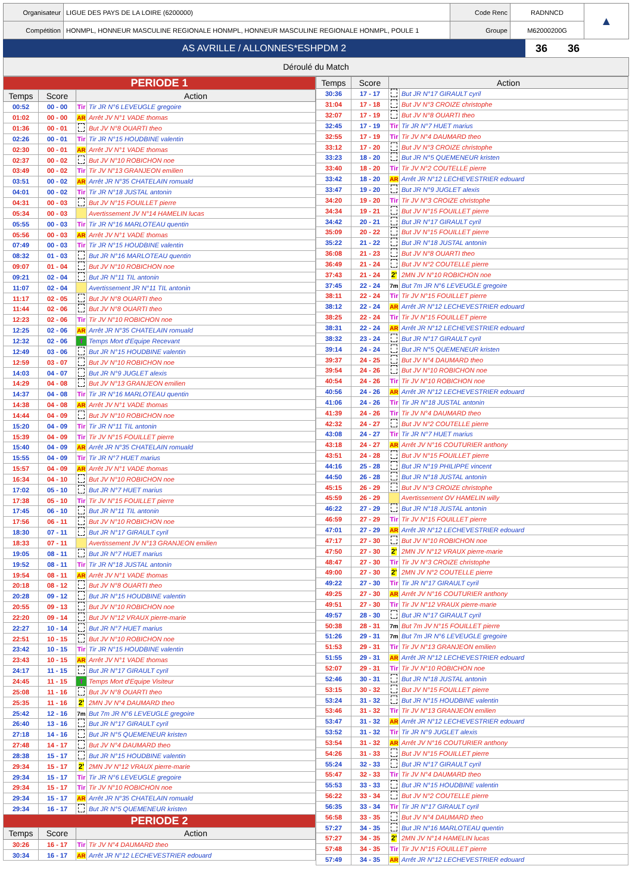| Organisateur | LIGUE DES PAYS DE LA LOIRE (6200000) | Code Renc | RADNNCD | ▲ |
| Compétition | HONMPL, HONNEUR MASCULINE REGIONALE HONMPL, HONNEUR MASCULINE REGIONALE HONMPL, POULE 1 | Groupe | M62000200G | |
| AS AVRILLE / ALLONNES*ESHPDM 2 | 36 | 36 |
Déroulé du Match
| PERIODE 1 | | | |
| Temps | Score | Action | |
| 00:52 | 00 - 00 | Tir | Tir JR N°6 LEVEUGLE gregoire |
| 01:02 | 00 - 00 | AR | Arrêt JV N°1 VADE thomas |
| 01:36 | 00 - 01 | | But JV N°8 OUARTI theo |
| 02:26 | 00 - 01 | Tir | Tir JR N°15 HOUDBINE valentin |
| 02:30 | 00 - 01 | AR | Arrêt JV N°1 VADE thomas |
| 02:37 | 00 - 02 | | But JV N°10 ROBICHON noe |
| 03:49 | 00 - 02 | Tir | Tir JV N°13 GRANJEON emilien |
| 03:51 | 00 - 02 | AR | Arrêt JR N°35 CHATELAIN romuald |
| 04:01 | 00 - 02 | Tir | Tir JR N°18 JUSTAL antonin |
| 04:31 | 00 - 03 | | But JV N°15 FOUILLET pierre |
| 05:34 | 00 - 03 | | Avertissement JV N°14 HAMELIN lucas |
| 05:55 | 00 - 03 | Tir | Tir JR N°16 MARLOTEAU quentin |
| 05:56 | 00 - 03 | AR | Arrêt JV N°1 VADE thomas |
| 07:49 | 00 - 03 | Tir | Tir JR N°15 HOUDBINE valentin |
| 08:32 | 01 - 03 | | But JR N°16 MARLOTEAU quentin |
| 09:07 | 01 - 04 | | But JV N°10 ROBICHON noe |
| 09:21 | 02 - 04 | | But JR N°11 TIL antonin |
| 11:07 | 02 - 04 | | Avertissement JR N°11 TIL antonin |
| 11:17 | 02 - 05 | | But JV N°8 OUARTI theo |
| 11:44 | 02 - 06 | | But JV N°8 OUARTI theo |
| 12:23 | 02 - 06 | Tir | Tir JV N°10 ROBICHON noe |
| 12:25 | 02 - 06 | AR | Arrêt JR N°35 CHATELAIN romuald |
| 12:32 | 02 - 06 | T | Temps Mort d'Equipe Recevant |
| 12:49 | 03 - 06 | | But JR N°15 HOUDBINE valentin |
| 12:59 | 03 - 07 | | But JV N°10 ROBICHON noe |
| 14:03 | 04 - 07 | | But JR N°9 JUGLET alexis |
| 14:29 | 04 - 08 | | But JV N°13 GRANJEON emilien |
| 14:37 | 04 - 08 | Tir | Tir JR N°16 MARLOTEAU quentin |
| 14:38 | 04 - 08 | AR | Arrêt JV N°1 VADE thomas |
| 14:44 | 04 - 09 | | But JV N°10 ROBICHON noe |
| 15:20 | 04 - 09 | Tir | Tir JR N°11 TIL antonin |
| 15:39 | 04 - 09 | Tir | Tir JV N°15 FOUILLET pierre |
| 15:40 | 04 - 09 | AR | Arrêt JR N°35 CHATELAIN romuald |
| 15:55 | 04 - 09 | Tir | Tir JR N°7 HUET marius |
| 15:57 | 04 - 09 | AR | Arrêt JV N°1 VADE thomas |
| 16:34 | 04 - 10 | | But JV N°10 ROBICHON noe |
| 17:02 | 05 - 10 | | But JR N°7 HUET marius |
| 17:38 | 05 - 10 | Tir | Tir JV N°15 FOUILLET pierre |
| 17:45 | 06 - 10 | | But JR N°11 TIL antonin |
| 17:56 | 06 - 11 | | But JV N°10 ROBICHON noe |
| 18:30 | 07 - 11 | | But JR N°17 GIRAULT cyril |
| 18:33 | 07 - 11 | | Avertissement JV N°13 GRANJEON emilien |
| 19:05 | 08 - 11 | | But JR N°7 HUET marius |
| 19:52 | 08 - 11 | Tir | Tir JR N°18 JUSTAL antonin |
| 19:54 | 08 - 11 | AR | Arrêt JV N°1 VADE thomas |
| 20:18 | 08 - 12 | | But JV N°8 OUARTI theo |
| 20:28 | 09 - 12 | | But JR N°15 HOUDBINE valentin |
| 20:55 | 09 - 13 | | But JV N°10 ROBICHON noe |
| 22:20 | 09 - 14 | | But JV N°12 VRAUX pierre-marie |
| 22:27 | 10 - 14 | | But JR N°7 HUET marius |
| 22:51 | 10 - 15 | | But JV N°10 ROBICHON noe |
| 23:42 | 10 - 15 | Tir | Tir JR N°15 HOUDBINE valentin |
| 23:43 | 10 - 15 | AR | Arrêt JV N°1 VADE thomas |
| 24:17 | 11 - 15 | | But JR N°17 GIRAULT cyril |
| 24:45 | 11 - 15 | T | Temps Mort d'Equipe Visiteur |
| 25:08 | 11 - 16 | | But JV N°8 OUARTI theo |
| 25:35 | 11 - 16 | 2' | 2MN JV N°4 DAUMARD theo |
| 25:42 | 12 - 16 | 7m | But 7m JR N°6 LEVEUGLE gregoire |
| 26:40 | 13 - 16 | | But JR N°17 GIRAULT cyril |
| 27:18 | 14 - 16 | | But JR N°5 QUEMENEUR kristen |
| 27:48 | 14 - 17 | | But JV N°4 DAUMARD theo |
| 28:38 | 15 - 17 | | But JR N°15 HOUDBINE valentin |
| 29:34 | 15 - 17 | 2' | 2MN JV N°12 VRAUX pierre-marie |
| 29:34 | 15 - 17 | Tir | Tir JR N°6 LEVEUGLE gregoire |
| 29:34 | 15 - 17 | Tir | Tir JV N°10 ROBICHON noe |
| 29:34 | 15 - 17 | AR | Arrêt JR N°35 CHATELAIN romuald |
| 29:34 | 16 - 17 | | But JR N°5 QUEMENEUR kristen |
| PERIODE 2 | | | |
| Temps | Score | Action | |
| 30:26 | 16 - 17 | Tir | Tir JV N°4 DAUMARD theo |
| 30:34 | 16 - 17 | AR | Arrêt JR N°12 LECHEVESTRIER edouard |
| Temps | Score | Action | |
| --- | --- | --- | --- |
| 30:36 | 17 - 17 | | But JR N°17 GIRAULT cyril |
| 31:04 | 17 - 18 | | But JV N°3 CROIZE christophe |
| 32:07 | 17 - 19 | | But JV N°8 OUARTI theo |
| 32:45 | 17 - 19 | Tir | Tir JR N°7 HUET marius |
| 32:55 | 17 - 19 | Tir | Tir JV N°4 DAUMARD theo |
| 33:12 | 17 - 20 | | But JV N°3 CROIZE christophe |
| 33:23 | 18 - 20 | | But JR N°5 QUEMENEUR kristen |
| 33:40 | 18 - 20 | Tir | Tir JV N°2 COUTELLE pierre |
| 33:42 | 18 - 20 | AR | Arrêt JR N°12 LECHEVESTRIER edouard |
| 33:47 | 19 - 20 | | But JR N°9 JUGLET alexis |
| 34:20 | 19 - 20 | Tir | Tir JV N°3 CROIZE christophe |
| 34:34 | 19 - 21 | | But JV N°15 FOUILLET pierre |
| 34:42 | 20 - 21 | | But JR N°17 GIRAULT cyril |
| 35:09 | 20 - 22 | | But JV N°15 FOUILLET pierre |
| 35:22 | 21 - 22 | | But JR N°18 JUSTAL antonin |
| 36:08 | 21 - 23 | | But JV N°8 OUARTI theo |
| 36:49 | 21 - 24 | | But JV N°2 COUTELLE pierre |
| 37:43 | 21 - 24 | 2' | 2MN JV N°10 ROBICHON noe |
| 37:45 | 22 - 24 | 7m | But 7m JR N°6 LEVEUGLE gregoire |
| 38:11 | 22 - 24 | Tir | Tir JV N°15 FOUILLET pierre |
| 38:12 | 22 - 24 | AR | Arrêt JR N°12 LECHEVESTRIER edouard |
| 38:25 | 22 - 24 | Tir | Tir JV N°15 FOUILLET pierre |
| 38:31 | 22 - 24 | AR | Arrêt JR N°12 LECHEVESTRIER edouard |
| 38:32 | 23 - 24 | | But JR N°17 GIRAULT cyril |
| 39:14 | 24 - 24 | | But JR N°5 QUEMENEUR kristen |
| 39:37 | 24 - 25 | | But JV N°4 DAUMARD theo |
| 39:54 | 24 - 26 | | But JV N°10 ROBICHON noe |
| 40:54 | 24 - 26 | Tir | Tir JV N°10 ROBICHON noe |
| 40:56 | 24 - 26 | AR | Arrêt JR N°12 LECHEVESTRIER edouard |
| 41:06 | 24 - 26 | Tir | Tir JR N°18 JUSTAL antonin |
| 41:39 | 24 - 26 | Tir | Tir JV N°4 DAUMARD theo |
| 42:32 | 24 - 27 | | But JV N°2 COUTELLE pierre |
| 43:08 | 24 - 27 | Tir | Tir JR N°7 HUET marius |
| 43:18 | 24 - 27 | AR | Arrêt JV N°16 COUTURIER anthony |
| 43:51 | 24 - 28 | | But JV N°15 FOUILLET pierre |
| 44:16 | 25 - 28 | | But JR N°19 PHILIPPE vincent |
| 44:50 | 26 - 28 | | But JR N°18 JUSTAL antonin |
| 45:15 | 26 - 29 | | But JV N°3 CROIZE christophe |
| 45:59 | 26 - 29 | | Avertissement OV HAMELIN willy |
| 46:22 | 27 - 29 | | But JR N°18 JUSTAL antonin |
| 46:59 | 27 - 29 | Tir | Tir JV N°15 FOUILLET pierre |
| 47:01 | 27 - 29 | AR | Arrêt JR N°12 LECHEVESTRIER edouard |
| 47:17 | 27 - 30 | | But JV N°10 ROBICHON noe |
| 47:50 | 27 - 30 | 2' | 2MN JV N°12 VRAUX pierre-marie |
| 48:47 | 27 - 30 | Tir | Tir JV N°3 CROIZE christophe |
| 49:00 | 27 - 30 | 2' | 2MN JV N°2 COUTELLE pierre |
| 49:22 | 27 - 30 | Tir | Tir JR N°17 GIRAULT cyril |
| 49:25 | 27 - 30 | AR | Arrêt JV N°16 COUTURIER anthony |
| 49:51 | 27 - 30 | Tir | Tir JV N°12 VRAUX pierre-marie |
| 49:57 | 28 - 30 | | But JR N°17 GIRAULT cyril |
| 50:38 | 28 - 31 | 7m | But 7m JV N°15 FOUILLET pierre |
| 51:26 | 29 - 31 | 7m | But 7m JR N°6 LEVEUGLE gregoire |
| 51:53 | 29 - 31 | Tir | Tir JV N°13 GRANJEON emilien |
| 51:55 | 29 - 31 | AR | Arrêt JR N°12 LECHEVESTRIER edouard |
| 52:07 | 29 - 31 | Tir | Tir JV N°10 ROBICHON noe |
| 52:46 | 30 - 31 | | But JR N°18 JUSTAL antonin |
| 53:15 | 30 - 32 | | But JV N°15 FOUILLET pierre |
| 53:24 | 31 - 32 | | But JR N°15 HOUDBINE valentin |
| 53:46 | 31 - 32 | Tir | Tir JV N°13 GRANJEON emilien |
| 53:47 | 31 - 32 | AR | Arrêt JR N°12 LECHEVESTRIER edouard |
| 53:52 | 31 - 32 | Tir | Tir JR N°9 JUGLET alexis |
| 53:54 | 31 - 32 | AR | Arrêt JV N°16 COUTURIER anthony |
| 54:26 | 31 - 33 | | But JV N°15 FOUILLET pierre |
| 55:24 | 32 - 33 | | But JR N°17 GIRAULT cyril |
| 55:47 | 32 - 33 | Tir | Tir JV N°4 DAUMARD theo |
| 55:53 | 33 - 33 | | But JR N°15 HOUDBINE valentin |
| 56:22 | 33 - 34 | | But JV N°2 COUTELLE pierre |
| 56:35 | 33 - 34 | Tir | Tir JR N°17 GIRAULT cyril |
| 56:58 | 33 - 35 | | But JV N°4 DAUMARD theo |
| 57:27 | 34 - 35 | | But JR N°16 MARLOTEAU quentin |
| 57:27 | 34 - 35 | 2' | 2MN JV N°14 HAMELIN lucas |
| 57:48 | 34 - 35 | Tir | Tir JV N°15 FOUILLET pierre |
| 57:49 | 34 - 35 | AR | Arrêt JR N°12 LECHEVESTRIER edouard |